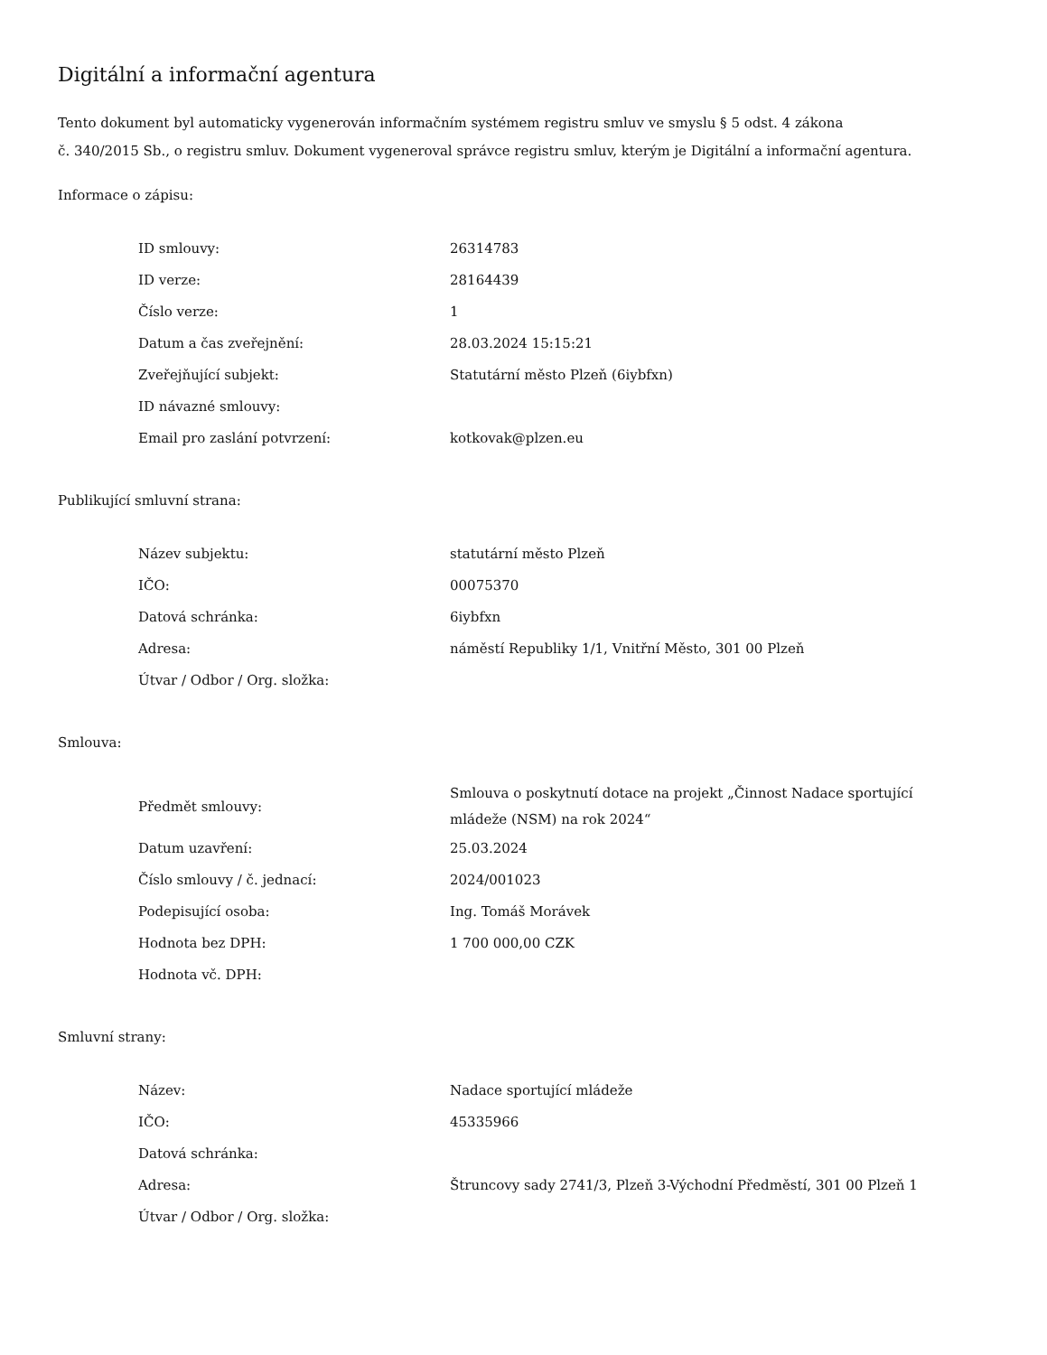Digitální a informační agentura
Tento dokument byl automaticky vygenerován informačním systémem registru smluv ve smyslu § 5 odst. 4 zákona
č. 340/2015 Sb., o registru smluv. Dokument vygeneroval správce registru smluv, kterým je Digitální a informační agentura.
Informace o zápisu:
| ID smlouvy: | 26314783 |
| ID verze: | 28164439 |
| Číslo verze: | 1 |
| Datum a čas zveřejnění: | 28.03.2024 15:15:21 |
| Zveřejňující subjekt: | Statutární město Plzeň (6iybfxn) |
| ID návazné smlouvy: | |
| Email pro zaslání potvrzení: | kotkovak@plzen.eu |
Publikující smluvní strana:
| Název subjektu: | statutární město Plzeň |
| IČO: | 00075370 |
| Datová schránka: | 6iybfxn |
| Adresa: | náměstí Republiky 1/1, Vnitřní Město, 301 00 Plzeň |
| Útvar / Odbor / Org. složka: | |
Smlouva:
| Předmět smlouvy: | Smlouva o poskytnutí dotace na projekt „Činnost Nadace sportující mládeže (NSM) na rok 2024“ |
| Datum uzavření: | 25.03.2024 |
| Číslo smlouvy / č. jednací: | 2024/001023 |
| Podepisující osoba: | Ing. Tomáš Morávek |
| Hodnota bez DPH: | 1 700 000,00 CZK |
| Hodnota vč. DPH: | |
Smluvní strany:
| Název: | Nadace sportující mládeže |
| IČO: | 45335966 |
| Datová schránka: | |
| Adresa: | Štruncovy sady 2741/3, Plzeň 3-Východní Předměstí, 301 00 Plzeň 1 |
| Útvar / Odbor / Org. složka: | |